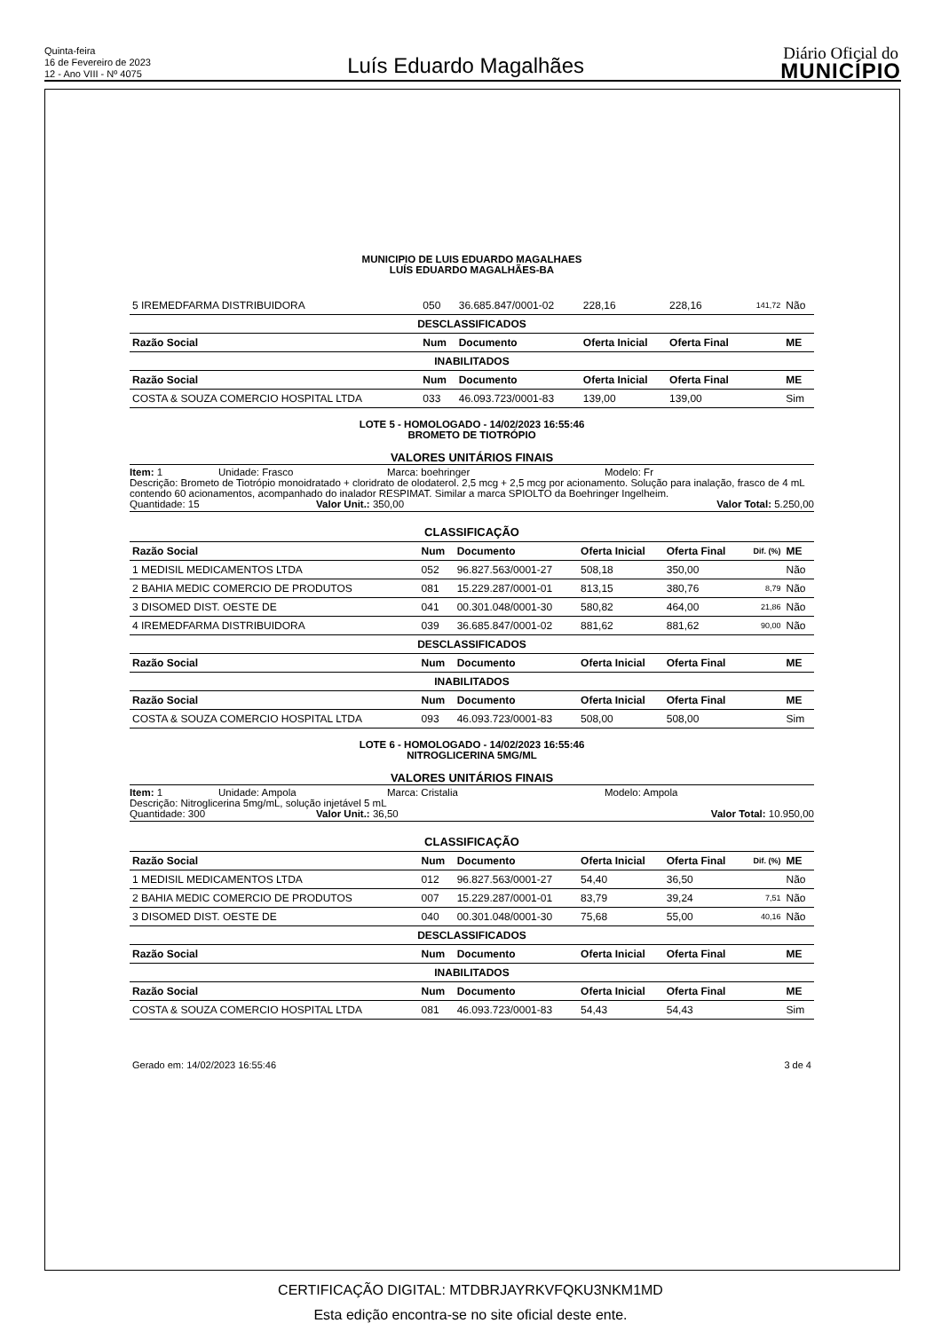Quinta-feira
16 de Fevereiro de 2023
12 - Ano VIII - Nº 4075
Luís Eduardo Magalhães
Diário Oficial do
MUNICÍPIO
MUNICIPIO DE LUIS EDUARDO MAGALHAES
LUÍS EDUARDO MAGALHÃES-BA
| 5 IREMEDFARMA DISTRIBUIDORA | 050 | 36.685.847/0001-02 | 228,16 | 228,16 | 141,72 | Não |
| DESCLASSIFICADOS | | | | | | |
| Razão Social | Num | Documento | Oferta Inicial | Oferta Final | | ME |
| INABILITADOS | | | | | | |
| Razão Social | Num | Documento | Oferta Inicial | Oferta Final | | ME |
| COSTA & SOUZA COMERCIO HOSPITAL LTDA | 033 | 46.093.723/0001-83 | 139,00 | 139,00 | | Sim |
LOTE 5 - HOMOLOGADO - 14/02/2023 16:55:46
BROMETO DE TIOTRÓPIO
VALORES UNITÁRIOS FINAIS
Item: 1 Unidade: Frasco Marca: boehringer Modelo: Fr
Descrição: Brometo de Tiotrópio monoidratado + cloridrato de olodaterol. 2,5 mcg + 2,5 mcg por acionamento. Solução para inalação, frasco de 4 mL contendo 60 acionamentos, acompanhado do inalador RESPIMAT. Similar a marca SPIOLTO da Boehringer Ingelheim.
Quantidade: 15 Valor Unit.: 350,00 Valor Total: 5.250,00
| CLASSIFICAÇÃO | | | | | | |
| Razão Social | Num | Documento | Oferta Inicial | Oferta Final | Dif. (%) | ME |
| 1 MEDISIL MEDICAMENTOS LTDA | 052 | 96.827.563/0001-27 | 508,18 | 350,00 | | Não |
| 2 BAHIA MEDIC COMERCIO DE PRODUTOS | 081 | 15.229.287/0001-01 | 813,15 | 380,76 | 8,79 | Não |
| 3 DISOMED DIST. OESTE DE | 041 | 00.301.048/0001-30 | 580,82 | 464,00 | 21,86 | Não |
| 4 IREMEDFARMA DISTRIBUIDORA | 039 | 36.685.847/0001-02 | 881,62 | 881,62 | 90,00 | Não |
| DESCLASSIFICADOS | | | | | | |
| Razão Social | Num | Documento | Oferta Inicial | Oferta Final | | ME |
| INABILITADOS | | | | | | |
| Razão Social | Num | Documento | Oferta Inicial | Oferta Final | | ME |
| COSTA & SOUZA COMERCIO HOSPITAL LTDA | 093 | 46.093.723/0001-83 | 508,00 | 508,00 | | Sim |
LOTE 6 - HOMOLOGADO - 14/02/2023 16:55:46
NITROGLICERINA 5MG/ML
VALORES UNITÁRIOS FINAIS
Item: 1 Unidade: Ampola Marca: Cristalia Modelo: Ampola
Descrição: Nitroglicerina 5mg/mL, solução injetável 5 mL
Quantidade: 300 Valor Unit.: 36,50 Valor Total: 10.950,00
| CLASSIFICAÇÃO | | | | | | |
| Razão Social | Num | Documento | Oferta Inicial | Oferta Final | Dif. (%) | ME |
| 1 MEDISIL MEDICAMENTOS LTDA | 012 | 96.827.563/0001-27 | 54,40 | 36,50 | | Não |
| 2 BAHIA MEDIC COMERCIO DE PRODUTOS | 007 | 15.229.287/0001-01 | 83,79 | 39,24 | 7,51 | Não |
| 3 DISOMED DIST. OESTE DE | 040 | 00.301.048/0001-30 | 75,68 | 55,00 | 40,16 | Não |
| DESCLASSIFICADOS | | | | | | |
| Razão Social | Num | Documento | Oferta Inicial | Oferta Final | | ME |
| INABILITADOS | | | | | | |
| Razão Social | Num | Documento | Oferta Inicial | Oferta Final | | ME |
| COSTA & SOUZA COMERCIO HOSPITAL LTDA | 081 | 46.093.723/0001-83 | 54,43 | 54,43 | | Sim |
Gerado em: 14/02/2023 16:55:46 3 de 4
CERTIFICAÇÃO DIGITAL: MTDBRJAYRKVFQKU3NKM1MD
Esta edição encontra-se no site oficial deste ente.